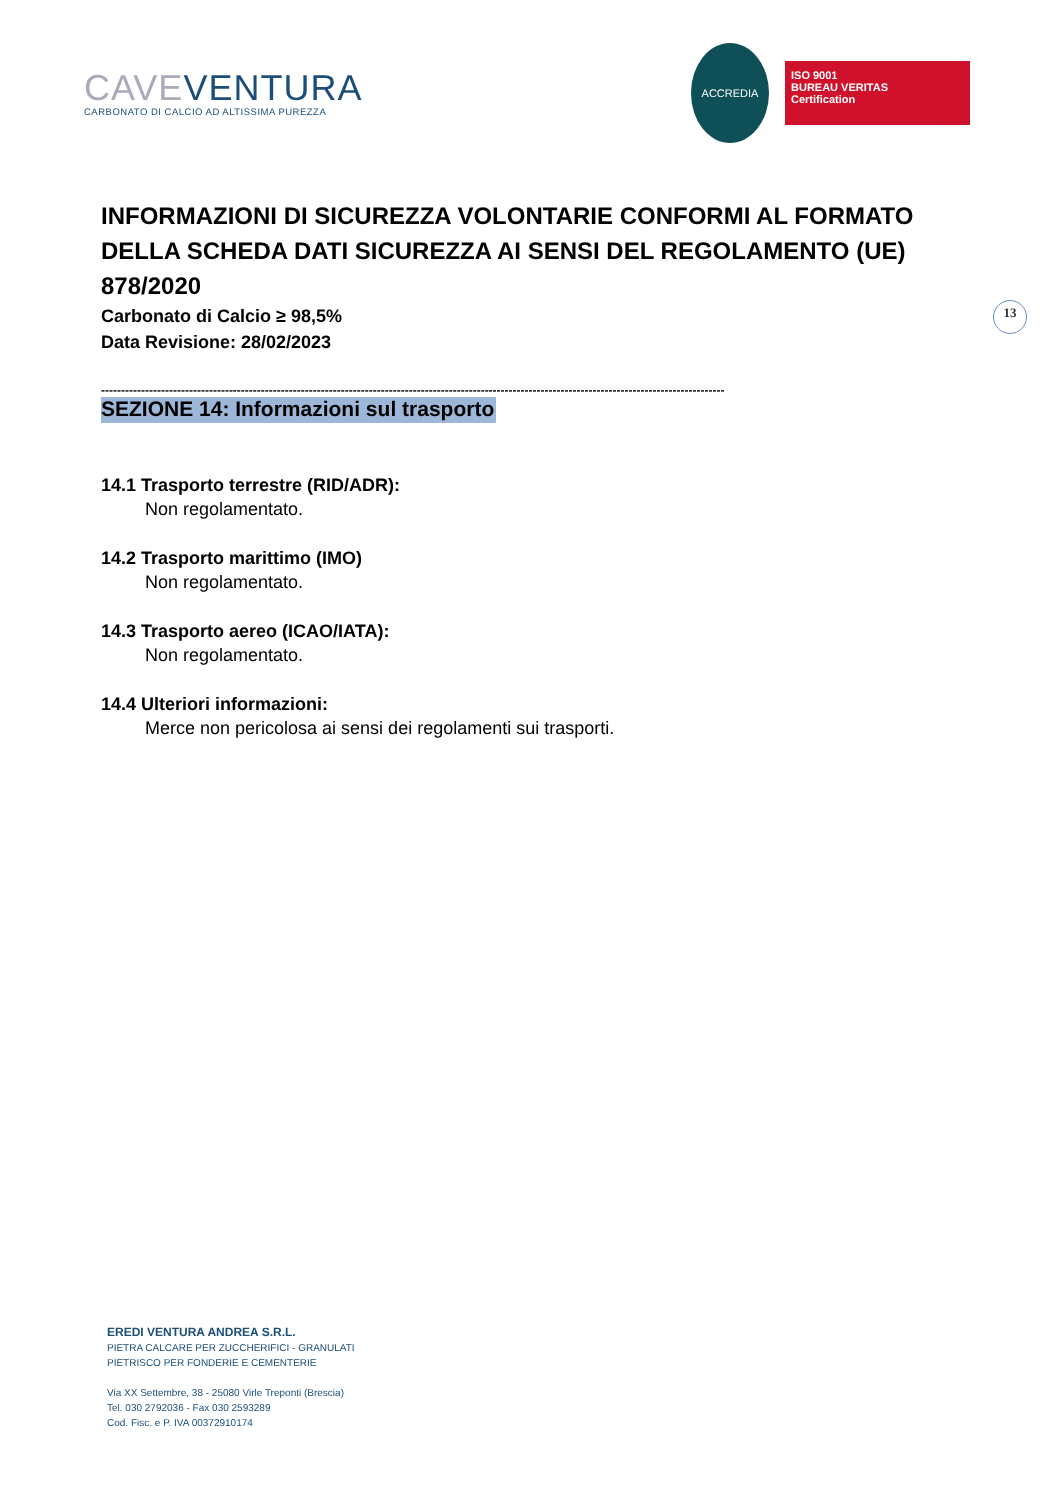CAVEVENTURA
CARBONATO DI CALCIO AD ALTISSIMA PUREZZA
ACCREDIA
ISO 9001
BUREAU VERITAS
Certification
INFORMAZIONI DI SICUREZZA VOLONTARIE CONFORMI AL FORMATO DELLA SCHEDA DATI SICUREZZA AI SENSI DEL REGOLAMENTO (UE) 878/2020
Carbonato di Calcio ≥ 98,5%
Data Revisione: 28/02/2023
------------------------------------------------------------------------------------------------------------------------------------------------------------
SEZIONE 14: Informazioni sul trasporto
14.1 Trasporto terrestre (RID/ADR):
Non regolamentato.
14.2 Trasporto marittimo (IMO)
Non regolamentato.
14.3 Trasporto aereo (ICAO/IATA):
Non regolamentato.
14.4 Ulteriori informazioni:
Merce non pericolosa ai sensi dei regolamenti sui trasporti.
13
EREDI VENTURA ANDREA S.R.L.
PIETRA CALCARE PER ZUCCHERIFICI - GRANULATI
PIETRISCO PER FONDERIE E CEMENTERIE
Via XX Settembre, 38 - 25080 Virle Treponti (Brescia)
Tel. 030 2792036 - Fax 030 2593289
Cod. Fisc. e P. IVA 00372910174